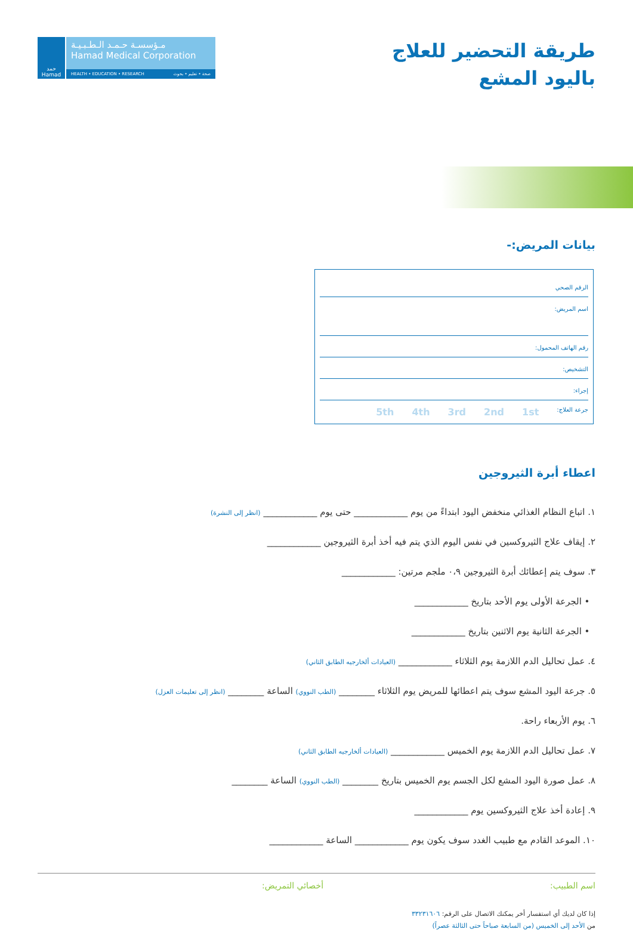حمد
Hamad
مـؤسسـة حـمـد الـطـبـيـة
Hamad Medical Corporation
HEALTH • EDUCATION • RESEARCH صحة • تعليم • بحوث
طريقة التحضير للعلاج
باليود المشع
بيانات المريض:-
الرقم الصحي
اسم المريض:
رقم الهاتف المحمول:
التشخيص:
إجراء:
جرعة العلاج: 1st 2nd 3rd 4th 5th
اعطاء أبرة الثيروجين
١. اتباع النظام الغذائي منخفض اليود ابتداءً من يوم ____________ حتى يوم ____________ (انظر إلى النشرة)
٢. إيقاف علاج الثيروكسين في نفس اليوم الذي يتم فيه أخذ أبرة الثيروجين ____________
٣. سوف يتم إعطائك أبرة الثيروجين ٠،٩ ملجم مرتين: ____________
• الجرعة الأولى يوم الأحد بتاريخ ____________
• الجرعة الثانية يوم الاثنين بتاريخ ____________
٤. عمل تحاليل الدم اللازمة يوم الثلاثاء ____________ (العيادات ألخارجيه الطابق الثاني)
٥. جرعة اليود المشع سوف يتم اعطائها للمريض يوم الثلاثاء ________ (الطب النووي) الساعة ________ (انظر إلى تعليمات العزل)
٦. يوم الأربعاء راحة.
٧. عمل تحاليل الدم اللازمة يوم الخميس ____________ (العيادات ألخارجيه الطابق الثاني)
٨. عمل صورة اليود المشع لكل الجسم يوم الخميس بتاريخ ________ (الطب النووي) الساعة ________
٩. إعادة أخذ علاج الثيروكسين يوم ____________
١٠. الموعد القادم مع طبيب الغدد سوف يكون يوم ____________ الساعة ____________
اسم الطبيب: أخصائي التمريض:
إذا كان لديك أي استفسار أخر يمكنك الاتصال على الرقم: ٣٣٢٣١٦٠٦
من الأحد إلى الخميس (من السابعة صباحاً حتى الثالثة عصراً)